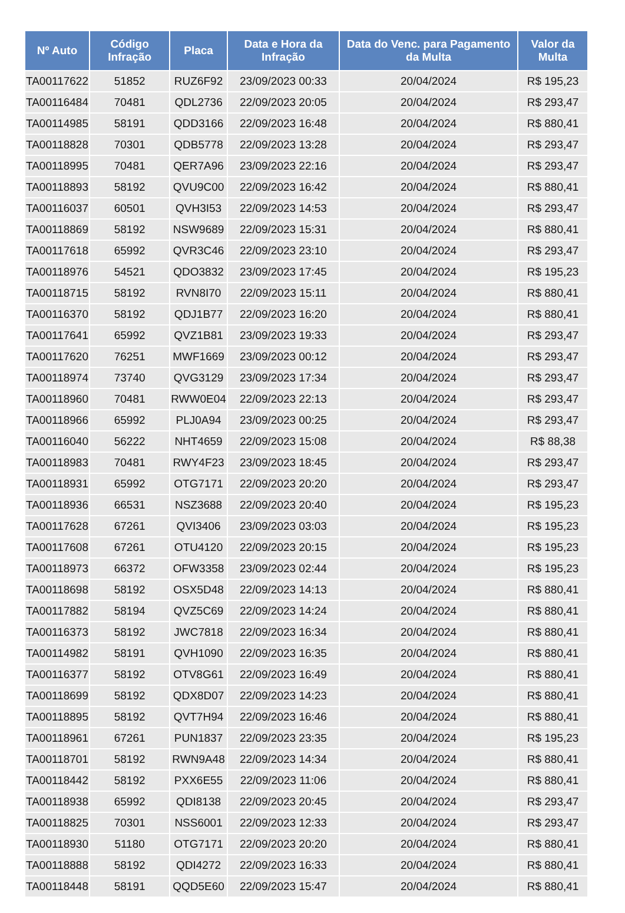| Nº Auto | Código Infração | Placa | Data e Hora da Infração | Data do Venc. para Pagamento da Multa | Valor da Multa |
| --- | --- | --- | --- | --- | --- |
| TA00117622 | 51852 | RUZ6F92 | 23/09/2023 00:33 | 20/04/2024 | R$ 195,23 |
| TA00116484 | 70481 | QDL2736 | 22/09/2023 20:05 | 20/04/2024 | R$ 293,47 |
| TA00114985 | 58191 | QDD3166 | 22/09/2023 16:48 | 20/04/2024 | R$ 880,41 |
| TA00118828 | 70301 | QDB5778 | 22/09/2023 13:28 | 20/04/2024 | R$ 293,47 |
| TA00118995 | 70481 | QER7A96 | 23/09/2023 22:16 | 20/04/2024 | R$ 293,47 |
| TA00118893 | 58192 | QVU9C00 | 22/09/2023 16:42 | 20/04/2024 | R$ 880,41 |
| TA00116037 | 60501 | QVH3I53 | 22/09/2023 14:53 | 20/04/2024 | R$ 293,47 |
| TA00118869 | 58192 | NSW9689 | 22/09/2023 15:31 | 20/04/2024 | R$ 880,41 |
| TA00117618 | 65992 | QVR3C46 | 22/09/2023 23:10 | 20/04/2024 | R$ 293,47 |
| TA00118976 | 54521 | QDO3832 | 23/09/2023 17:45 | 20/04/2024 | R$ 195,23 |
| TA00118715 | 58192 | RVN8I70 | 22/09/2023 15:11 | 20/04/2024 | R$ 880,41 |
| TA00116370 | 58192 | QDJ1B77 | 22/09/2023 16:20 | 20/04/2024 | R$ 880,41 |
| TA00117641 | 65992 | QVZ1B81 | 23/09/2023 19:33 | 20/04/2024 | R$ 293,47 |
| TA00117620 | 76251 | MWF1669 | 23/09/2023 00:12 | 20/04/2024 | R$ 293,47 |
| TA00118974 | 73740 | QVG3129 | 23/09/2023 17:34 | 20/04/2024 | R$ 293,47 |
| TA00118960 | 70481 | RWW0E04 | 22/09/2023 22:13 | 20/04/2024 | R$ 293,47 |
| TA00118966 | 65992 | PLJ0A94 | 23/09/2023 00:25 | 20/04/2024 | R$ 293,47 |
| TA00116040 | 56222 | NHT4659 | 22/09/2023 15:08 | 20/04/2024 | R$ 88,38 |
| TA00118983 | 70481 | RWY4F23 | 23/09/2023 18:45 | 20/04/2024 | R$ 293,47 |
| TA00118931 | 65992 | OTG7171 | 22/09/2023 20:20 | 20/04/2024 | R$ 293,47 |
| TA00118936 | 66531 | NSZ3688 | 22/09/2023 20:40 | 20/04/2024 | R$ 195,23 |
| TA00117628 | 67261 | QVI3406 | 23/09/2023 03:03 | 20/04/2024 | R$ 195,23 |
| TA00117608 | 67261 | OTU4120 | 22/09/2023 20:15 | 20/04/2024 | R$ 195,23 |
| TA00118973 | 66372 | OFW3358 | 23/09/2023 02:44 | 20/04/2024 | R$ 195,23 |
| TA00118698 | 58192 | OSX5D48 | 22/09/2023 14:13 | 20/04/2024 | R$ 880,41 |
| TA00117882 | 58194 | QVZ5C69 | 22/09/2023 14:24 | 20/04/2024 | R$ 880,41 |
| TA00116373 | 58192 | JWC7818 | 22/09/2023 16:34 | 20/04/2024 | R$ 880,41 |
| TA00114982 | 58191 | QVH1090 | 22/09/2023 16:35 | 20/04/2024 | R$ 880,41 |
| TA00116377 | 58192 | OTV8G61 | 22/09/2023 16:49 | 20/04/2024 | R$ 880,41 |
| TA00118699 | 58192 | QDX8D07 | 22/09/2023 14:23 | 20/04/2024 | R$ 880,41 |
| TA00118895 | 58192 | QVT7H94 | 22/09/2023 16:46 | 20/04/2024 | R$ 880,41 |
| TA00118961 | 67261 | PUN1837 | 22/09/2023 23:35 | 20/04/2024 | R$ 195,23 |
| TA00118701 | 58192 | RWN9A48 | 22/09/2023 14:34 | 20/04/2024 | R$ 880,41 |
| TA00118442 | 58192 | PXX6E55 | 22/09/2023 11:06 | 20/04/2024 | R$ 880,41 |
| TA00118938 | 65992 | QDI8138 | 22/09/2023 20:45 | 20/04/2024 | R$ 293,47 |
| TA00118825 | 70301 | NSS6001 | 22/09/2023 12:33 | 20/04/2024 | R$ 293,47 |
| TA00118930 | 51180 | OTG7171 | 22/09/2023 20:20 | 20/04/2024 | R$ 880,41 |
| TA00118888 | 58192 | QDI4272 | 22/09/2023 16:33 | 20/04/2024 | R$ 880,41 |
| TA00118448 | 58191 | QQD5E60 | 22/09/2023 15:47 | 20/04/2024 | R$ 880,41 |